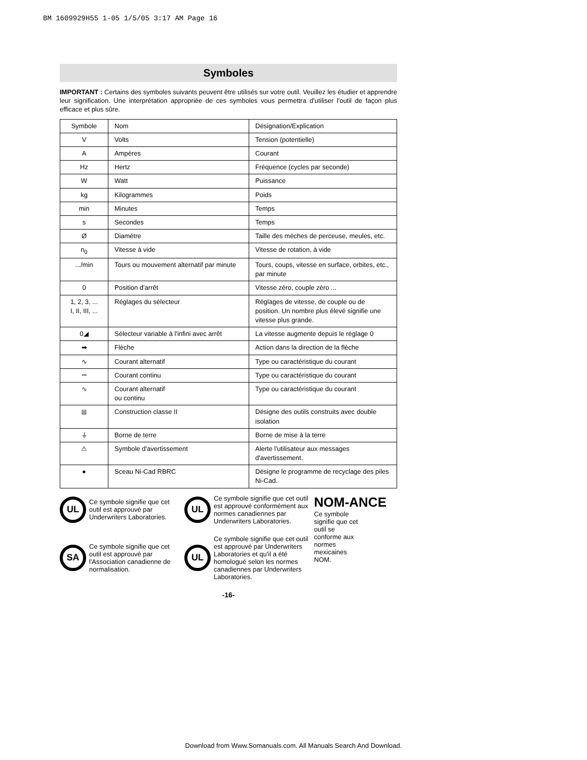BM 1609929H55 1-05 1/5/05 3:17 AM Page 16
Symboles
IMPORTANT : Certains des symboles suivants peuvent être utilisés sur votre outil. Veuillez les étudier et apprendre leur signification. Une interprétation appropriée de ces symboles vous permettra d'utiliser l'outil de façon plus efficace et plus sûre.
| Symbole | Nom | Désignation/Explication |
| V | Volts | Tension (potentielle) |
| A | Ampères | Courant |
| Hz | Hertz | Fréquence (cycles par seconde) |
| W | Watt | Puissance |
| kg | Kilogrammes | Poids |
| min | Minutes | Temps |
| s | Secondes | Temps |
| Ø | Diamètre | Taille des mèches de perceuse, meules, etc. |
| n<sub>0</sub> | Vitesse à vide | Vitesse de rotation, à vide |
| .../min | Tours ou mouvement alternatif par minute | Tours, coups, vitesse en surface, orbites, etc., par minute |
| 0 | Position d'arrêt | Vitesse zéro, couple zéro ... |
| 1, 2, 3, ... I, II, III, ... | Réglages du sélecteur | Réglages de vitesse, de couple ou de position. Un nombre plus élevé signifie une vitesse plus grande. |
| 0◢ | Sélecteur variable à l'infini avec arrêt | La vitesse augmente depuis le réglage 0 |
| ➡ | Flèche | Action dans la direction de la flèche |
| ∿ | Courant alternatif | Type ou caractéristique du courant |
| ⎓ | Courant continu | Type ou caractéristique du courant |
| ∿ | Courant alternatif ou continu | Type ou caractéristique du courant |
| ⧈ | Construction classe II | Désigne des outils construits avec double isolation |
| ⏚ | Borne de terre | Borne de mise à la terre |
| ⚠ | Symbole d'avertissement | Alerte l'utilisateur aux messages d'avertissement. |
| ● | Sceau Ni-Cad RBRC | Désigne le programme de recyclage des piles Ni-Cad. |
UL
Ce symbole signifie que cet outil est approuvé par Underwriters Laboratories.
UL
Ce symbole signifie que cet outil est approuvé conformément aux normes canadiennes par Underwriters Laboratories.
NOM-ANCE
Ce symbole signifie que cet outil se conforme aux normes mexicaines NOM.
SA
Ce symbole signifie que cet outil est approuvé par l'Association canadienne de normalisation.
UL
Ce symbole signifie que cet outil est approuvé par Underwriters Laboratories et qu'il a été homologué selon les normes canadiennes par Underwriters Laboratories.
-16-
Download from Www.Somanuals.com. All Manuals Search And Download.